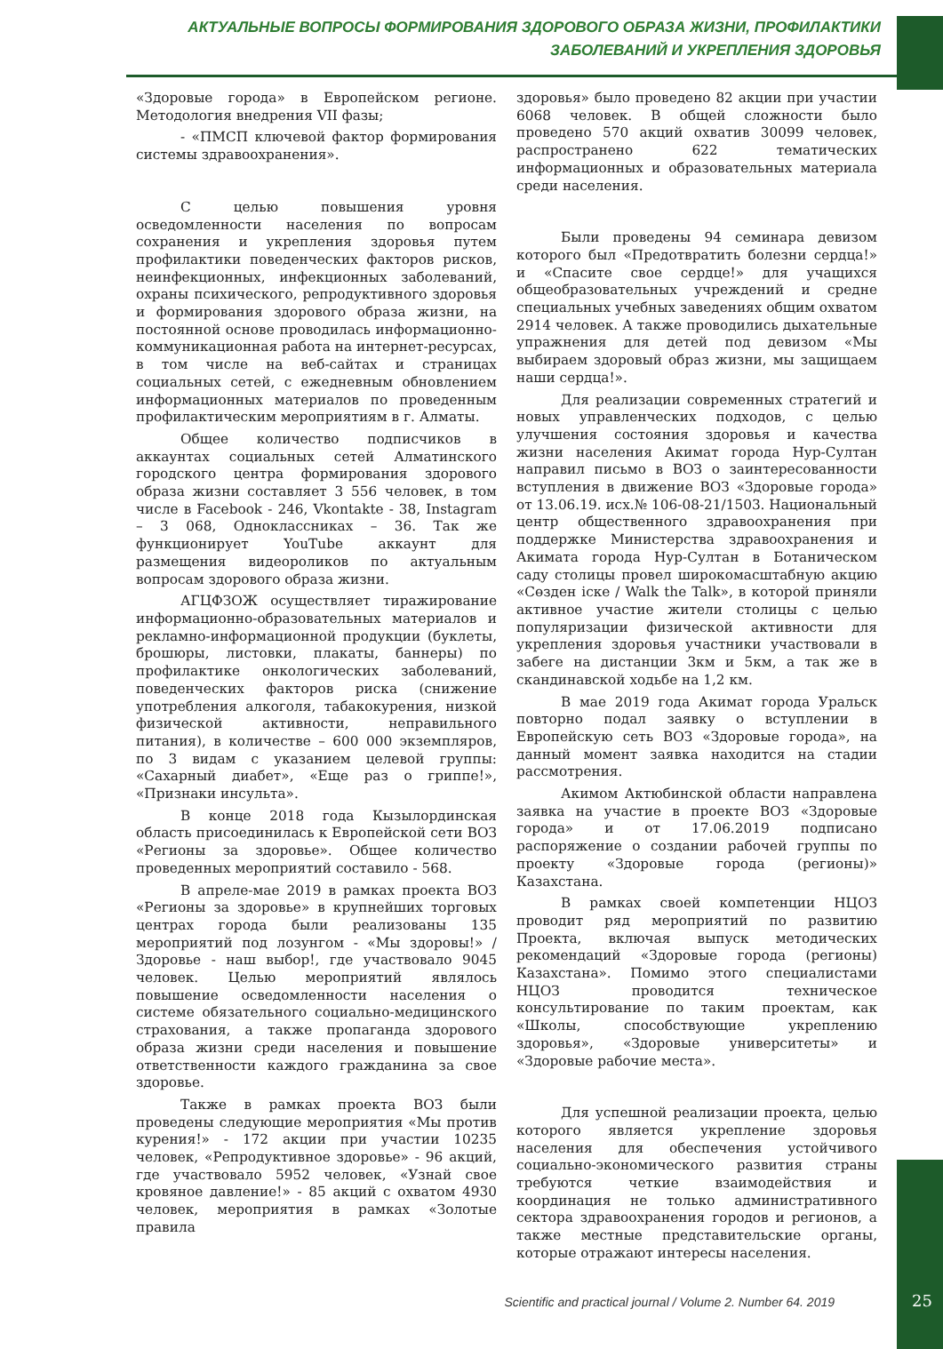АКТУАЛЬНЫЕ ВОПРОСЫ ФОРМИРОВАНИЯ ЗДОРОВОГО ОБРАЗА ЖИЗНИ, ПРОФИЛАКТИКИ
ЗАБОЛЕВАНИЙ И УКРЕПЛЕНИЯ ЗДОРОВЬЯ
«Здоровые города» в Европейском регионе. Методология внедрения VII фазы;
- «ПМСП ключевой фактор формирования системы здравоохранения».
С целью повышения уровня осведомленности населения по вопросам сохранения и укрепления здоровья путем профилактики поведенческих факторов рисков, неинфекционных, инфекционных заболеваний, охраны психического, репродуктивного здоровья и формирования здорового образа жизни, на постоянной основе проводилась информационно-коммуникационная работа на интернет-ресурсах, в том числе на веб-сайтах и страницах социальных сетей, с ежедневным обновлением информационных материалов по проведенным профилактическим мероприятиям в г. Алматы.
Общее количество подписчиков в аккаунтах социальных сетей Алматинского городского центра формирования здорового образа жизни составляет 3 556 человек, в том числе в Facebook - 246, Vkontakte - 38, Instagram – 3 068, Одноклассниках – 36. Так же функционирует YouTube аккаунт для размещения видеороликов по актуальным вопросам здорового образа жизни.
АГЦФЗОЖ осуществляет тиражирование информационно-образовательных материалов и рекламно-информационной продукции (буклеты, брошюры, листовки, плакаты, баннеры) по профилактике онкологических заболеваний, поведенческих факторов риска (снижение употребления алкоголя, табакокурения, низкой физической активности, неправильного питания), в количестве – 600 000 экземпляров, по 3 видам с указанием целевой группы: «Сахарный диабет», «Еще раз о гриппе!», «Признаки инсульта».
В конце 2018 года Кызылординская область присоединилась к Европейской сети ВОЗ «Регионы за здоровье». Общее количество проведенных мероприятий составило - 568.
В апреле-мае 2019 в рамках проекта ВОЗ «Регионы за здоровье» в крупнейших торговых центрах города были реализованы 135 мероприятий под лозунгом - «Мы здоровы!» / Здоровье - наш выбор!, где участвовало 9045 человек. Целью мероприятий являлось повышение осведомленности населения о системе обязательного социально-медицинского страхования, а также пропаганда здорового образа жизни среди населения и повышение ответственности каждого гражданина за свое здоровье.
Также в рамках проекта ВОЗ были проведены следующие мероприятия «Мы против курения!» - 172 акции при участии 10235 человек, «Репродуктивное здоровье» - 96 акций, где участвовало 5952 человек, «Узнай свое кровяное давление!» - 85 акций с охватом 4930 человек, мероприятия в рамках «Золотые правила
здоровья» было проведено 82 акции при участии 6068 человек. В общей сложности было проведено 570 акций охватив 30099 человек, распространено 622 тематических информационных и образовательных материала среди населения.
Были проведены 94 семинара девизом которого был «Предотвратить болезни сердца!» и «Спасите свое сердце!» для учащихся общеобразовательных учреждений и средне специальных учебных заведениях общим охватом 2914 человек. А также проводились дыхательные упражнения для детей под девизом «Мы выбираем здоровый образ жизни, мы защищаем наши сердца!».
Для реализации современных стратегий и новых управленческих подходов, с целью улучшения состояния здоровья и качества жизни населения Акимат города Нур-Султан направил письмо в ВОЗ о заинтересованности вступления в движение ВОЗ «Здоровые города» от 13.06.19. исх.№ 106-08-21/1503. Национальный центр общественного здравоохранения при поддержке Министерства здравоохранения и Акимата города Нур-Султан в Ботаническом саду столицы провел широкомасштабную акцию «Сөзден іске / Walk the Talk», в которой приняли активное участие жители столицы с целью популяризации физической активности для укрепления здоровья участники участвовали в забеге на дистанции 3км и 5км, а так же в скандинавской ходьбе на 1,2 км.
В мае 2019 года Акимат города Уральск повторно подал заявку о вступлении в Европейскую сеть ВОЗ «Здоровые города», на данный момент заявка находится на стадии рассмотрения.
Акимом Актюбинской области направлена заявка на участие в проекте ВОЗ «Здоровые города» и от 17.06.2019 подписано распоряжение о создании рабочей группы по проекту «Здоровые города (регионы)» Казахстана.
В рамках своей компетенции НЦОЗ проводит ряд мероприятий по развитию Проекта, включая выпуск методических рекомендаций «Здоровые города (регионы) Казахстана». Помимо этого специалистами НЦОЗ проводится техническое консультирование по таким проектам, как «Школы, способствующие укреплению здоровья», «Здоровые университеты» и «Здоровые рабочие места».
Для успешной реализации проекта, целью которого является укрепление здоровья населения для обеспечения устойчивого социально-экономического развития страны требуются четкие взаимодействия и координация не только административного сектора здравоохранения городов и регионов, а также местные представительские органы, которые отражают интересы населения.
Scientific and practical journal / Volume 2. Number 64. 2019 25